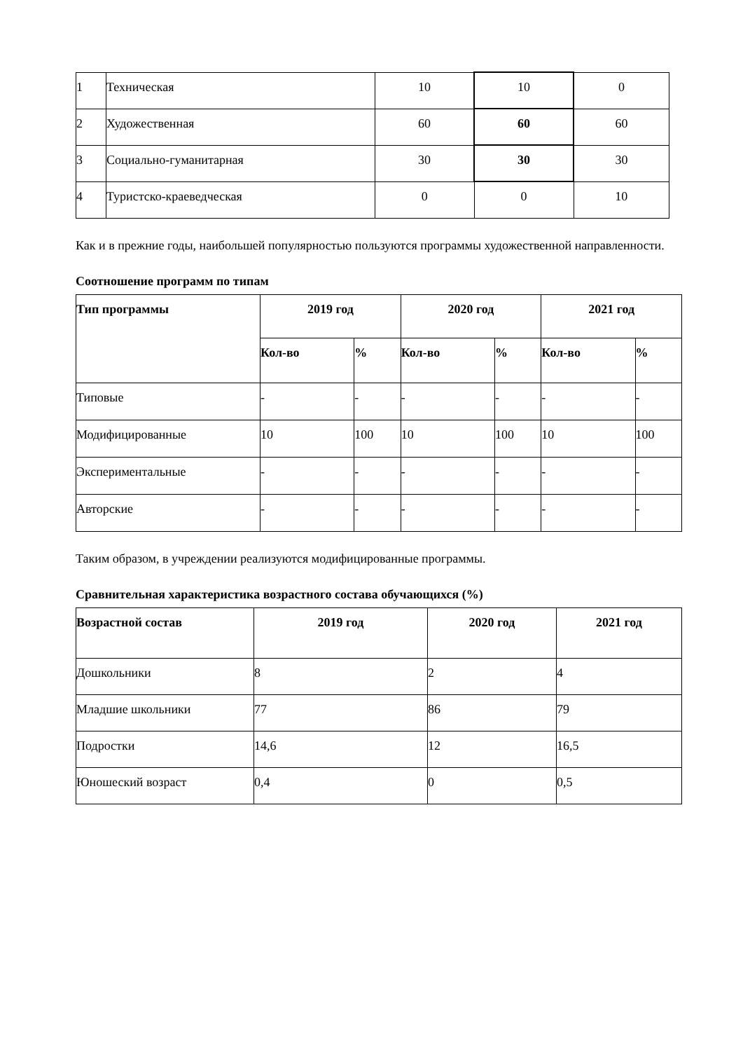| 1 | Техническая | 10 | 10 | 0 |
| 2 | Художественная | 60 | 60 | 60 |
| 3 | Социально-гуманитарная | 30 | 30 | 30 |
| 4 | Туристско-краеведческая | 0 | 0 | 10 |
Как и в прежние годы, наибольшей популярностью пользуются программы художественной направленности.
Соотношение программ по типам
| Тип программы | 2019 год | | 2020 год | | 2021 год | |
| --- | --- | --- | --- | --- | --- | --- |
| | Кол-во | % | Кол-во | % | Кол-во | % |
| Типовые | - | - | - | - | - | - |
| Модифицированные | 10 | 100 | 10 | 100 | 10 | 100 |
| Экспериментальные | - | - | - | - | - | - |
| Авторские | - | - | - | - | - | - |
Таким образом, в учреждении реализуются модифицированные программы.
Сравнительная характеристика возрастного состава обучающихся (%)
| Возрастной состав | 2019 год | 2020 год | 2021 год |
| --- | --- | --- | --- |
| Дошкольники | 8 | 2 | 4 |
| Младшие школьники | 77 | 86 | 79 |
| Подростки | 14,6 | 12 | 16,5 |
| Юношеский возраст | 0,4 | 0 | 0,5 |